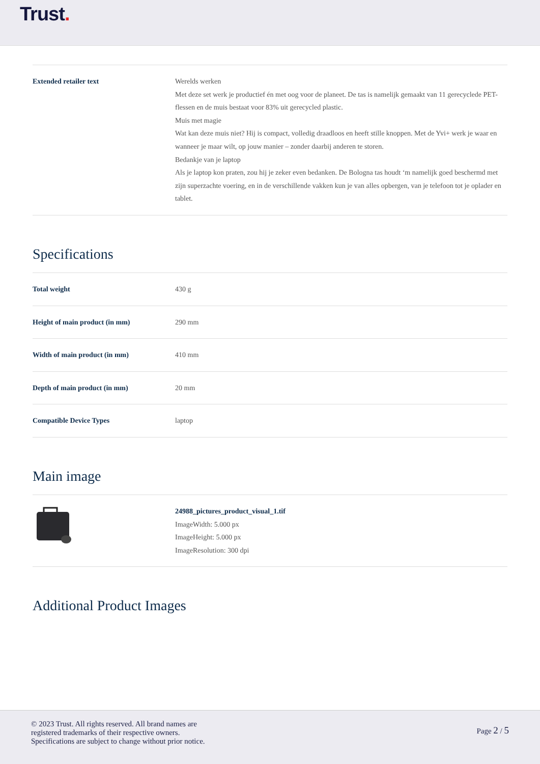Trust.
| Extended retailer text | Werelds werken Met deze set werk je productief én met oog voor de planeet. De tas is namelijk gemaakt van 11 gerecyclede PET-flessen en de muis bestaat voor 83% uit gerecycled plastic. Muis met magie Wat kan deze muis niet? Hij is compact, volledig draadloos en heeft stille knoppen. Met de Yvi+ werk je waar en wanneer je maar wilt, op jouw manier – zonder daarbij anderen te storen. Bedankje van je laptop Als je laptop kon praten, zou hij je zeker even bedanken. De Bologna tas houdt ‘m namelijk goed beschermd met zijn superzachte voering, en in de verschillende vakken kun je van alles opbergen, van je telefoon tot je oplader en tablet. |
Specifications
| Total weight | 430 g |
| Height of main product (in mm) | 290 mm |
| Width of main product (in mm) | 410 mm |
| Depth of main product (in mm) | 20 mm |
| Compatible Device Types | laptop |
Main image
| | 24988_pictures_product_visual_1.tif ImageWidth: 5.000 px ImageHeight: 5.000 px ImageResolution: 300 dpi |
Additional Product Images
© 2023 Trust. All rights reserved. All brand names are
registered trademarks of their respective owners.
Specifications are subject to change without prior notice.
Page 2 / 5